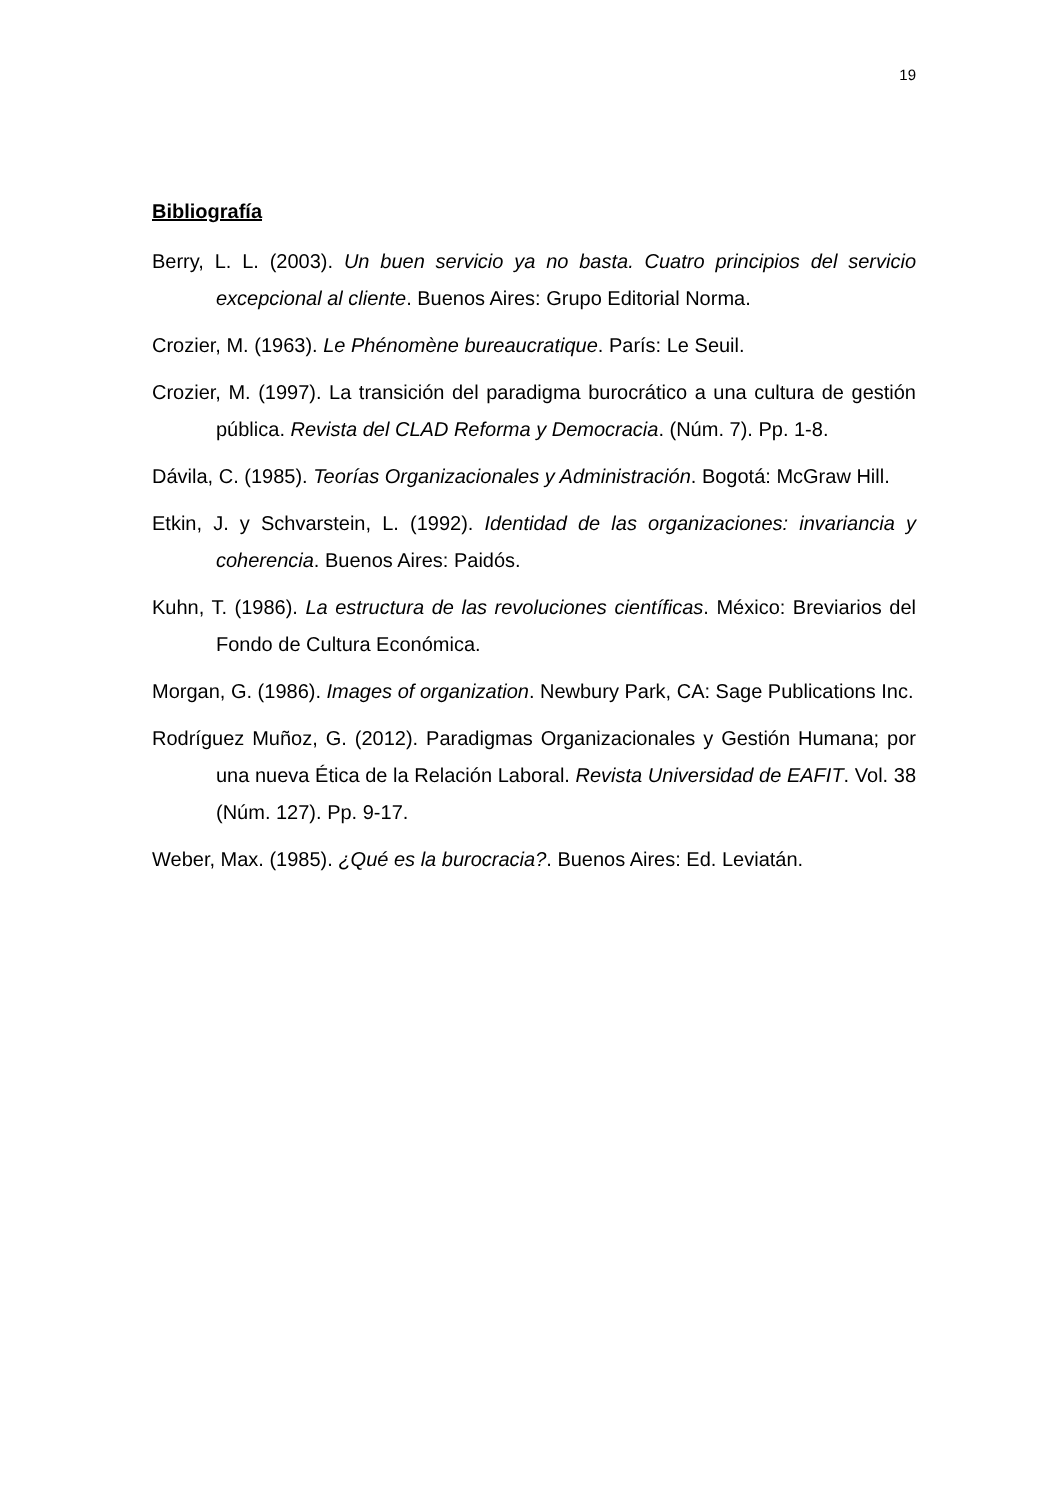19
Bibliografía
Berry, L. L. (2003). Un buen servicio ya no basta. Cuatro principios del servicio excepcional al cliente. Buenos Aires: Grupo Editorial Norma.
Crozier, M. (1963). Le Phénomène bureaucratique. París: Le Seuil.
Crozier, M. (1997). La transición del paradigma burocrático a una cultura de gestión pública. Revista del CLAD Reforma y Democracia. (Núm. 7). Pp. 1-8.
Dávila, C. (1985). Teorías Organizacionales y Administración. Bogotá: McGraw Hill.
Etkin, J. y Schvarstein, L. (1992). Identidad de las organizaciones: invariancia y coherencia. Buenos Aires: Paidós.
Kuhn, T. (1986). La estructura de las revoluciones científicas. México: Breviarios del Fondo de Cultura Económica.
Morgan, G. (1986). Images of organization. Newbury Park, CA: Sage Publications Inc.
Rodríguez Muñoz, G. (2012). Paradigmas Organizacionales y Gestión Humana; por una nueva Ética de la Relación Laboral. Revista Universidad de EAFIT. Vol. 38 (Núm. 127). Pp. 9-17.
Weber, Max. (1985). ¿Qué es la burocracia?. Buenos Aires: Ed. Leviatán.